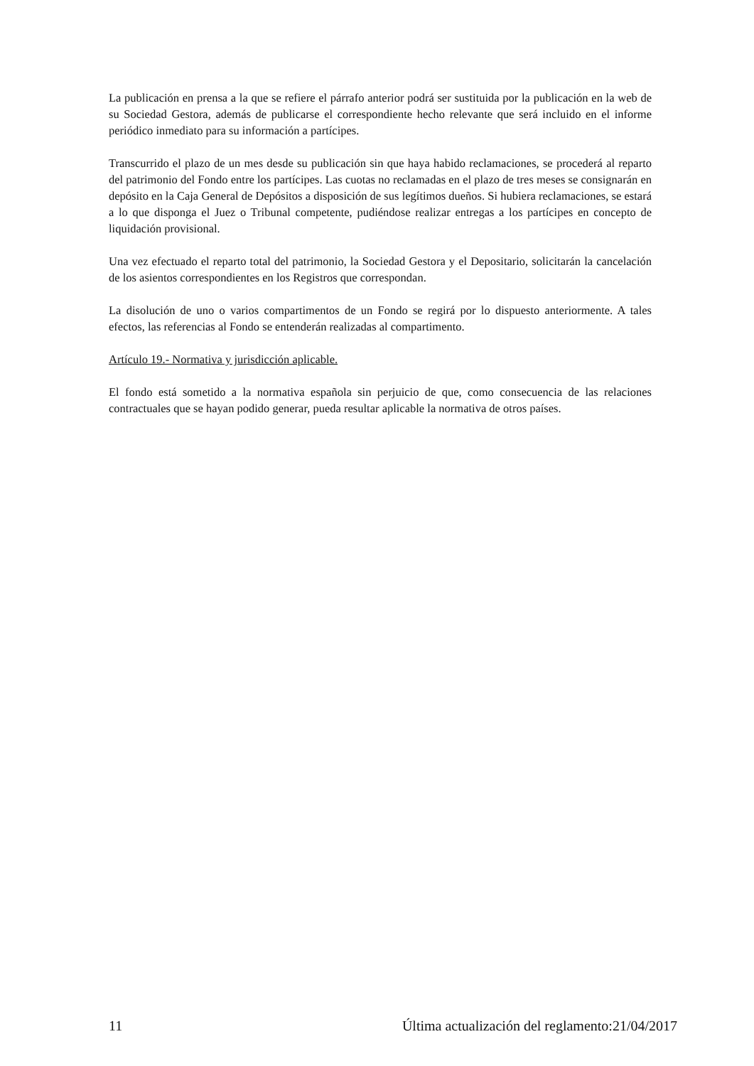La publicación en prensa a la que se refiere el párrafo anterior podrá ser sustituida por la publicación en la web de su Sociedad Gestora, además de publicarse el correspondiente hecho relevante que será incluido en el informe periódico inmediato para su información a partícipes.
Transcurrido el plazo de un mes desde su publicación sin que haya habido reclamaciones, se procederá al reparto del patrimonio del Fondo entre los partícipes. Las cuotas no reclamadas en el plazo de tres meses se consignarán en depósito en la Caja General de Depósitos a disposición de sus legítimos dueños. Si hubiera reclamaciones, se estará a lo que disponga el Juez o Tribunal competente, pudiéndose realizar entregas a los partícipes en concepto de liquidación provisional.
Una vez efectuado el reparto total del patrimonio, la Sociedad Gestora y el Depositario, solicitarán la cancelación de los asientos correspondientes en los Registros que correspondan.
La disolución de uno o varios compartimentos de un Fondo se regirá por lo dispuesto anteriormente. A tales efectos, las referencias al Fondo se entenderán realizadas al compartimento.
Artículo 19.- Normativa y jurisdicción aplicable.
El fondo está sometido a la normativa española sin perjuicio de que, como consecuencia de las relaciones contractuales que se hayan podido generar, pueda resultar aplicable la normativa de otros países.
11 Última actualización del reglamento:21/04/2017